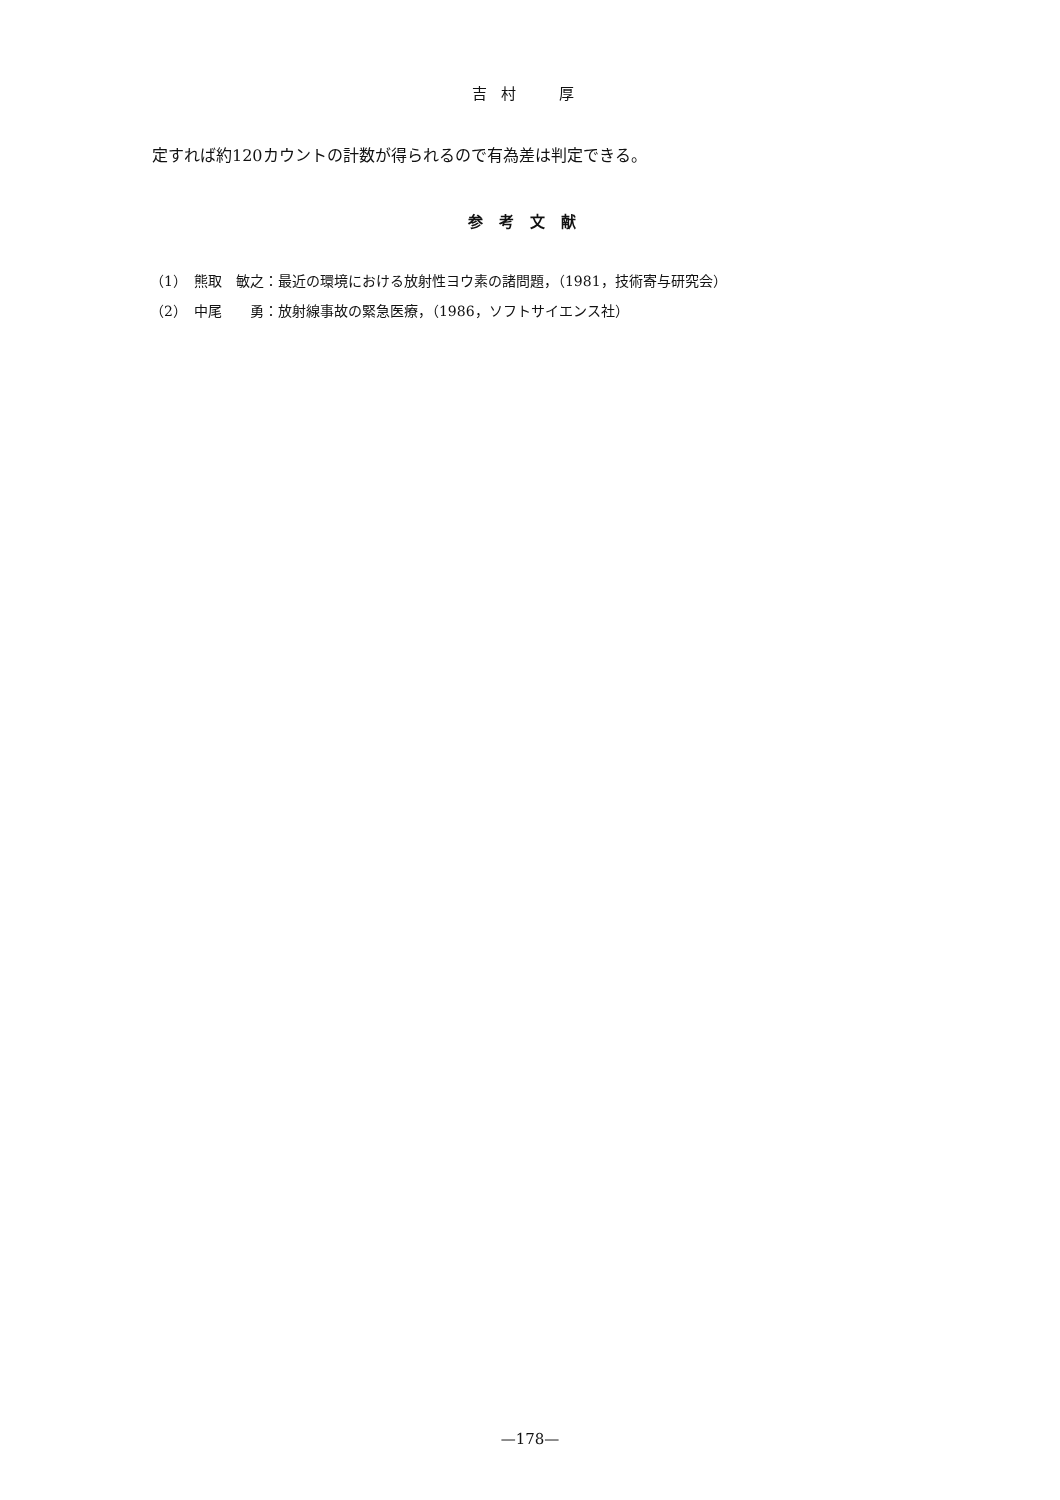吉村　厚
定すれば約120カウントの計数が得られるので有為差は判定できる。
参考文献
（1）　熊取　敏之：最近の環境における放射性ヨウ素の諸問題，（1981，技術寄与研究会）
（2）　中尾　　勇：放射線事故の緊急医療，（1986，ソフトサイエンス社）
—178—